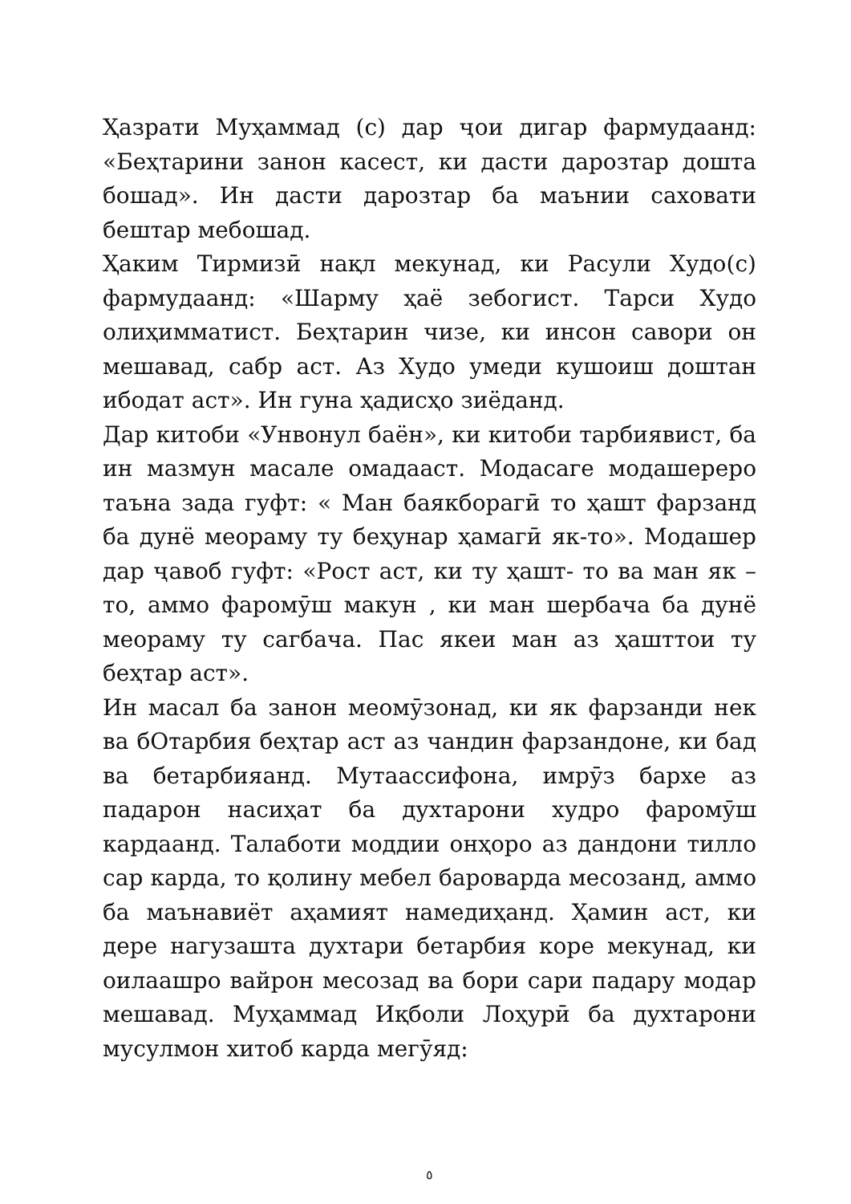Ҳазрати Муҳаммад (с) дар ҷои дигар фармудаанд: «Беҳтарини занон касест, ки дасти дарозтар дошта бошад». Ин дасти дарозтар ба маънии саховати бештар мебошад.
Ҳаким Тирмизӣ нақл мекунад, ки Расули Худо(с) фармудаанд: «Шарму ҳаё зебогист. Тарси Худо олиҳимматист. Беҳтарин чизе, ки инсон савори он мешавад, сабр аст. Аз Худо умеди кушоиш доштан ибодат аст». Ин гуна ҳадисҳо зиёданд.
Дар китоби «Унвонул баён», ки китоби тарбиявист, ба ин мазмун масале омадааст. Модасаге модашереро таъна зада гуфт: « Ман баякборагӣ то ҳашт фарзанд ба дунё меораму ту беҳунар ҳамагӣ як-то». Модашер дар ҷавоб гуфт: «Рост аст, ки ту ҳашт- то ва ман як – то, аммо фаромӯш макун , ки ман шербача ба дунё меораму ту сагбача. Пас якеи ман аз ҳашттои ту беҳтар аст».
Ин масал ба занон меомӯзонад, ки як фарзанди нек ва бОтарбия беҳтар аст аз чандин фарзандоне, ки бад ва бетарбияанд. Мутаассифона, имрӯз бархе аз падарон насиҳат ба духтарони худро фаромӯш кардаанд. Талаботи моддии онҳоро аз дандони тилло сар карда, то қолину мебел бароварда месозанд, аммо ба маънавиёт аҳамият намедиҳанд. Ҳамин аст, ки дере нагузашта духтари бетарбия коре мекунад, ки оилаашро вайрон месозад ва бори сари падару модар мешавад. Муҳаммад Иқболи Лоҳурӣ ба духтарони мусулмон хитоб карда мегӯяд:
٥